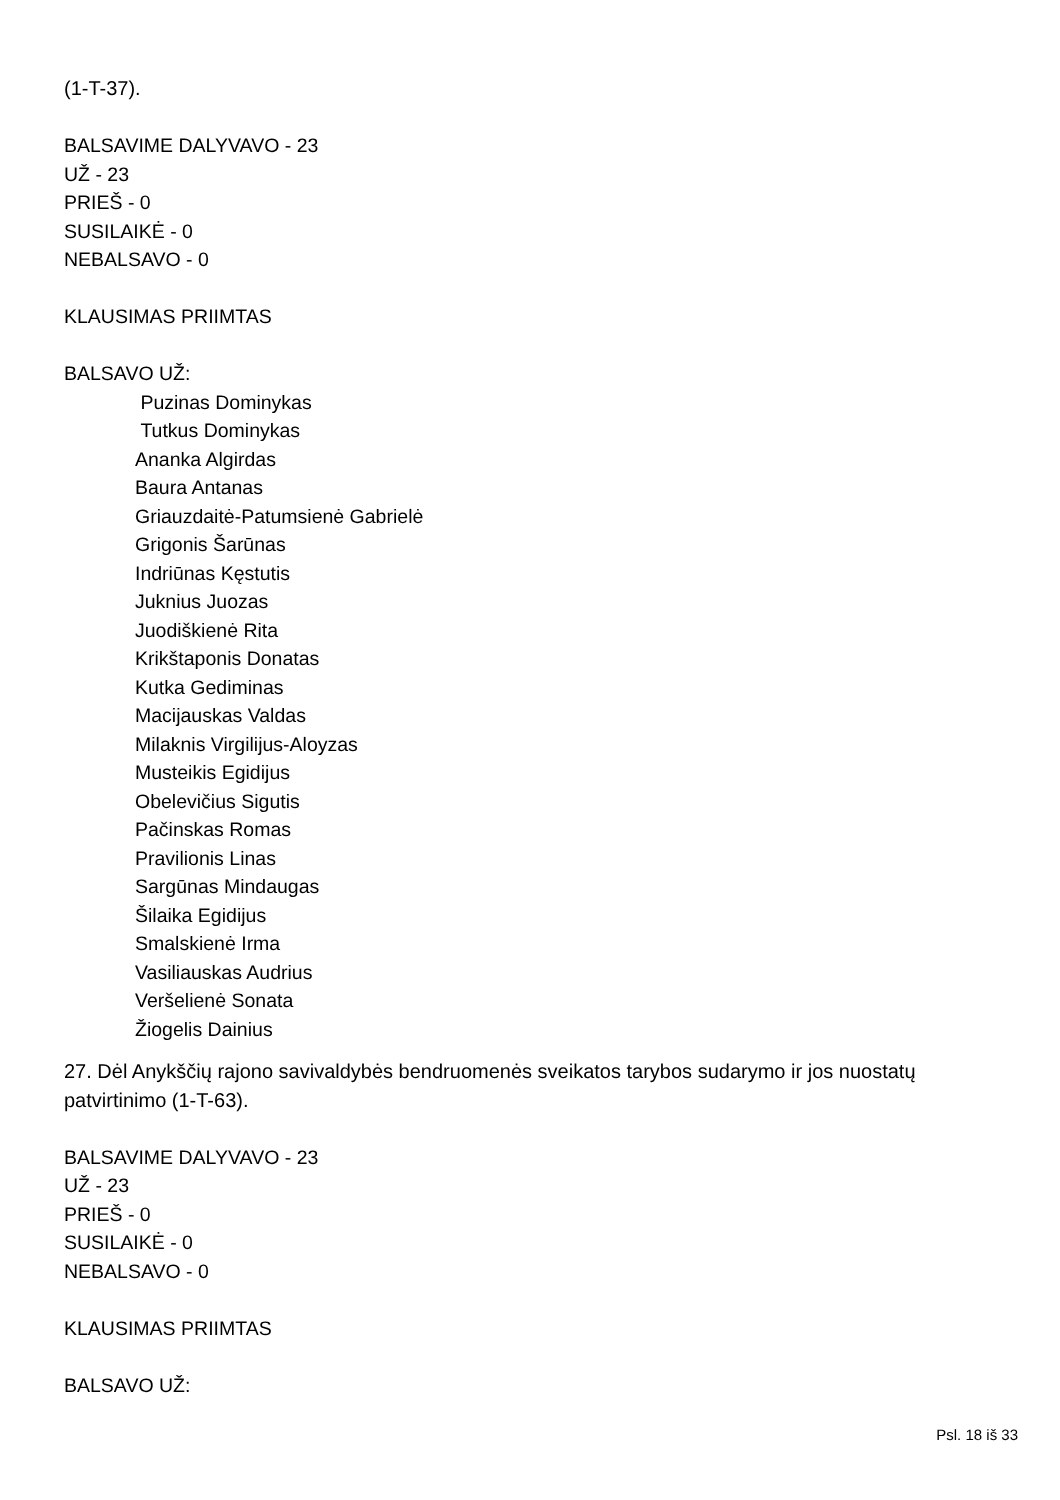(1-T-37).
BALSAVIME DALYVAVO - 23
UŽ - 23
PRIEŠ - 0
SUSILAIKĖ - 0
NEBALSAVO - 0
KLAUSIMAS PRIIMTAS
BALSAVO UŽ:
Puzinas Dominykas
Tutkus Dominykas
Ananka Algirdas
Baura Antanas
Griauzdaitė-Patumsienė Gabrielė
Grigonis Šarūnas
Indriūnas Kęstutis
Juknius Juozas
Juodiškienė Rita
Krikštaponis Donatas
Kutka Gediminas
Macijauskas Valdas
Milaknis Virgilijus-Aloyzas
Musteikis Egidijus
Obelevičius Sigutis
Pačinskas Romas
Pravilionis Linas
Sargūnas Mindaugas
Šilaika Egidijus
Smalskienė Irma
Vasiliauskas Audrius
Veršelienė Sonata
Žiogelis Dainius
27. Dėl Anykščių rajono savivaldybės bendruomenės sveikatos tarybos sudarymo ir jos nuostatų patvirtinimo (1-T-63).
BALSAVIME DALYVAVO - 23
UŽ - 23
PRIEŠ - 0
SUSILAIKĖ - 0
NEBALSAVO - 0
KLAUSIMAS PRIIMTAS
BALSAVO UŽ:
Psl. 18 iš 33